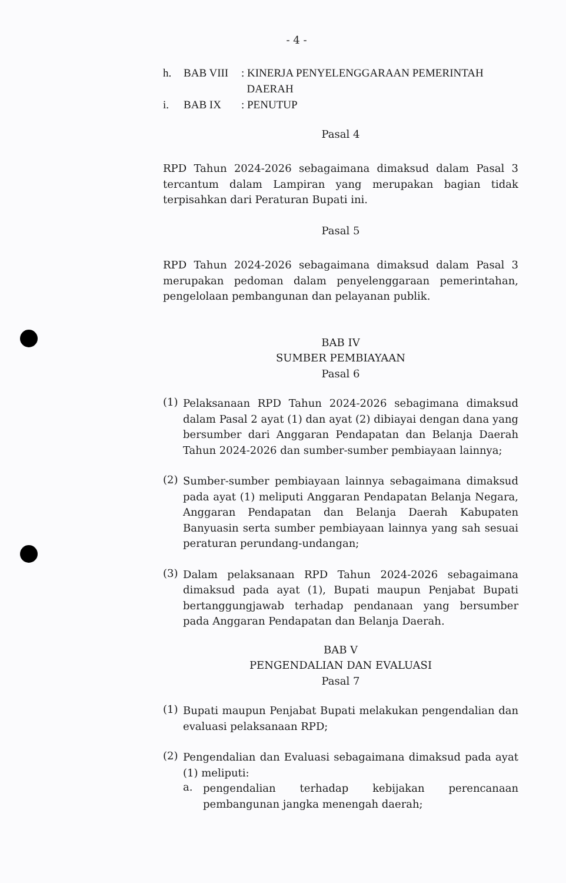- 4 -
h. BAB VIII: KINERJA PENYELENGGARAAN PEMERINTAH
DAERAH
i. BAB IX: PENUTUP
Pasal 4
RPD Tahun 2024-2026 sebagaimana dimaksud dalam Pasal 3 tercantum dalam Lampiran yang merupakan bagian tidak terpisahkan dari Peraturan Bupati ini.
Pasal 5
RPD Tahun 2024-2026 sebagaimana dimaksud dalam Pasal 3 merupakan pedoman dalam penyelenggaraan pemerintahan, pengelolaan pembangunan dan pelayanan publik.
BAB IV
SUMBER PEMBIAYAAN
Pasal 6
(1)
Pelaksanaan RPD Tahun 2024-2026 sebagimana dimaksud dalam Pasal 2 ayat (1) dan ayat (2) dibiayai dengan dana yang bersumber dari Anggaran Pendapatan dan Belanja Daerah Tahun 2024-2026 dan sumber-sumber pembiayaan lainnya;
(2)
Sumber-sumber pembiayaan lainnya sebagaimana dimaksud pada ayat (1) meliputi Anggaran Pendapatan Belanja Negara, Anggaran Pendapatan dan Belanja Daerah Kabupaten Banyuasin serta sumber pembiayaan lainnya yang sah sesuai peraturan perundang-undangan;
(3)
Dalam pelaksanaan RPD Tahun 2024-2026 sebagaimana dimaksud pada ayat (1), Bupati maupun Penjabat Bupati bertanggungjawab terhadap pendanaan yang bersumber pada Anggaran Pendapatan dan Belanja Daerah.
BAB V
PENGENDALIAN DAN EVALUASI
Pasal 7
(1)
Bupati maupun Penjabat Bupati melakukan pengendalian dan evaluasi pelaksanaan RPD;
(2)
Pengendalian dan Evaluasi sebagaimana dimaksud pada ayat (1) meliputi:
a.
pengendalian terhadap kebijakan perencanaan pembangunan jangka menengah daerah;